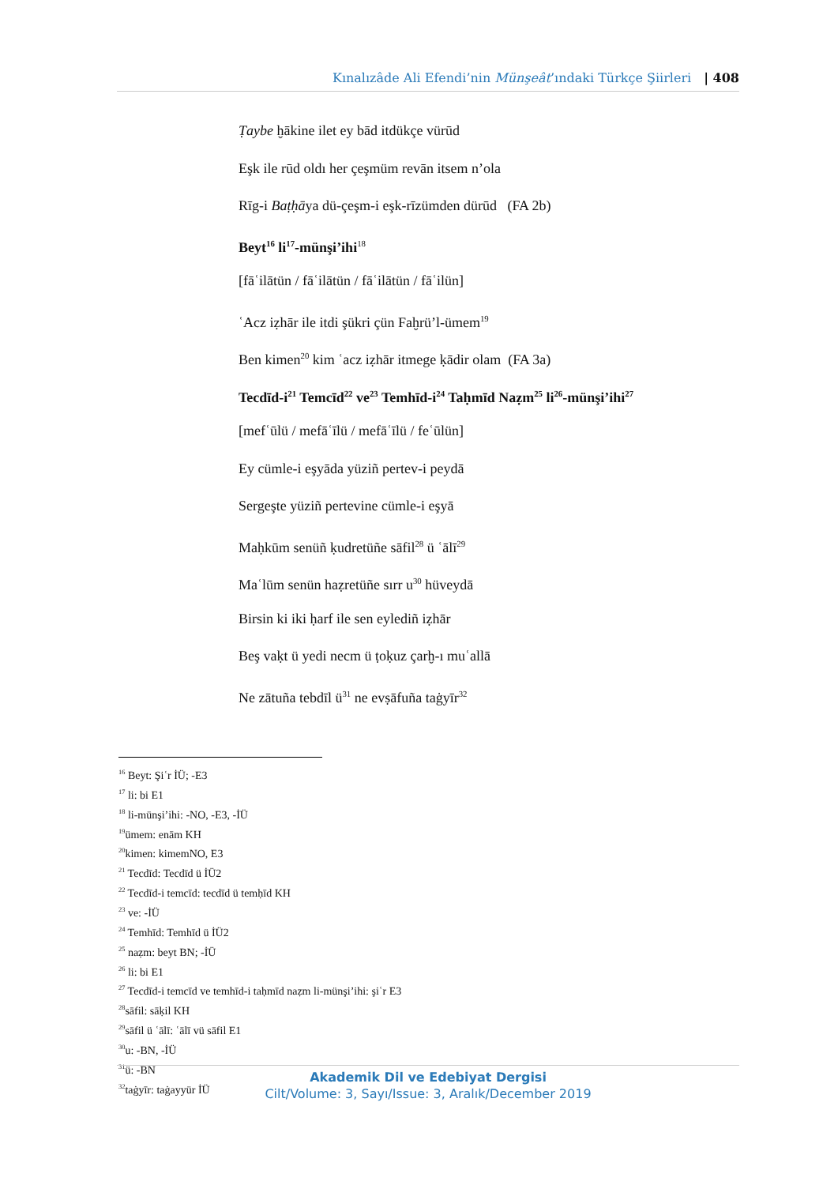Kınalızâde Ali Efendi’nin Münşeât’ındaki Türkçe Şiirleri | 408
Ṭaybe ḫākine ilet ey bād itdükçe vürūd
Eşk ile rūd oldı her çeşmüm revān itsem n’ola
Rīg-i Baṭḥāya dü-çeşm-i eşk-rīzümden dürūd (FA 2b)
Beyt<sup>16</sup> li<sup>17</sup>-münşi’ihi<sup>18</sup>
[fāʿilātün / fāʿilātün / fāʿilātün / fāʿilün]
ʿAcz iẓhār ile itdi şükri çün Faḫrü’l-ümem<sup>19</sup>
Ben kimen<sup>20</sup> kim ʿacz iẓhār itmege ḳādir olam (FA 3a)
Tecdīd-i<sup>21</sup> Temcīd<sup>22</sup> ve<sup>23</sup> Temhīd-i<sup>24</sup> Taḥmīd Naẓm<sup>25</sup> li<sup>26</sup>-münşi’ihi<sup>27</sup>
[mefʿūlü / mefāʿīlü / mefāʿīlü / feʿūlün]
Ey cümle-i eşyāda yüziñ pertev-i peydā
Sergeşte yüziñ pertevine cümle-i eşyā
Maḥkūm senüñ ḳudretüñe sāfil<sup>28</sup> ü ʿālī<sup>29</sup>
Maʿlūm senün haẓretüñe sırr u<sup>30</sup> hüveydā
Birsin ki iki ḥarf ile sen eylediñ iẓhār
Beş vaḳt ü yedi necm ü ṭoḳuz çarḫ-ı muʿallā
Ne zātuña tebdīl ü<sup>31</sup> ne evṣāfuña taġyīr<sup>32</sup>
<sup>16</sup> Beyt: Şiʿr İÜ; -E3
<sup>17</sup> li: bi E1
<sup>18</sup> li-münşi’ihi: -NO, -E3, -İÜ
<sup>19</sup> ümem: enām KH
<sup>20</sup> kimen: kimemNO, E3
<sup>21</sup> Tecdīd: Tecdīd ü İÜ2
<sup>22</sup> Tecdīd-i temcīd: tecdīd ü temḥīd KH
<sup>23</sup> ve: -İÜ
<sup>24</sup> Temhīd: Temhīd ü İÜ2
<sup>25</sup> naẓm: beyt BN; -İÜ
<sup>26</sup> li: bi E1
<sup>27</sup> Tecdīd-i temcīd ve temhīd-i taḥmīd naẓm li-münşi’ihi: şiʿr E3
<sup>28</sup> sāfil: sāḳil KH
<sup>29</sup> sāfil ü ʿālī: ʿālī vü sāfil E1
<sup>30</sup> u: -BN, -İÜ
<sup>31</sup> ü: -BN
<sup>32</sup> taġyīr: taġayyür İÜ
Akademik Dil ve Edebiyat Dergisi
Cilt/Volume: 3, Sayı/Issue: 3, Aralık/December 2019